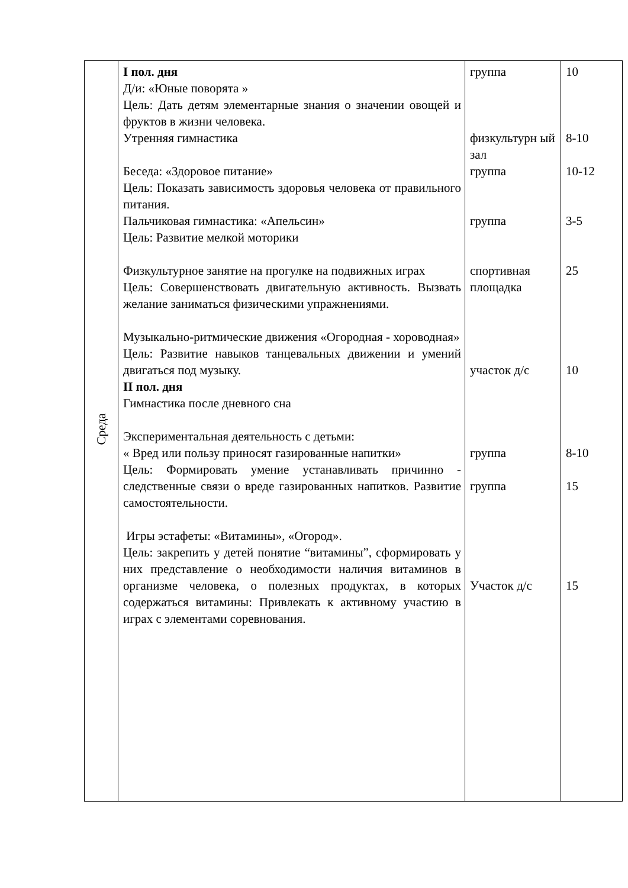| Среда | I пол. дня Д/и: «Юные поворята » Цель: Дать детям элементарные знания о значении овощей и фруктов в жизни человека. Утренняя гимнастика Беседа: «Здоровое питание» Цель: Показать зависимость здоровья человека от правильного питания. Пальчиковая гимнастика: «Апельсин» Цель: Развитие мелкой моторики Физкультурное занятие на прогулке на подвижных играх Цель: Совершенствовать двигательную активность. Вызвать желание заниматься физическими упражнениями. Музыкально-ритмические движения «Огородная - хороводная» Цель: Развитие навыков танцевальных движении и умений двигаться под музыку. II пол. дня Гимнастика после дневного сна Экспериментальная деятельность с детьми: « Вред или пользу приносят газированные напитки» Цель: Формировать умение устанавливать причинно - следственные связи о вреде газированных напитков. Развитие самостоятельности. Игры эстафеты: «Витамины», «Огород». Цель: закрепить у детей понятие “витамины”, сформировать у них представление о необходимости наличия витаминов в организме человека, о полезных продуктах, в которых содержаться витамины: Привлекать к активному участию в играх с элементами соревнования. | группа физкультурн ый зал группа группа спортивная площадка участок д/с группа группа Участок д/с | 10 8-10 10-12 3-5 25 10 8-10 15 15 |